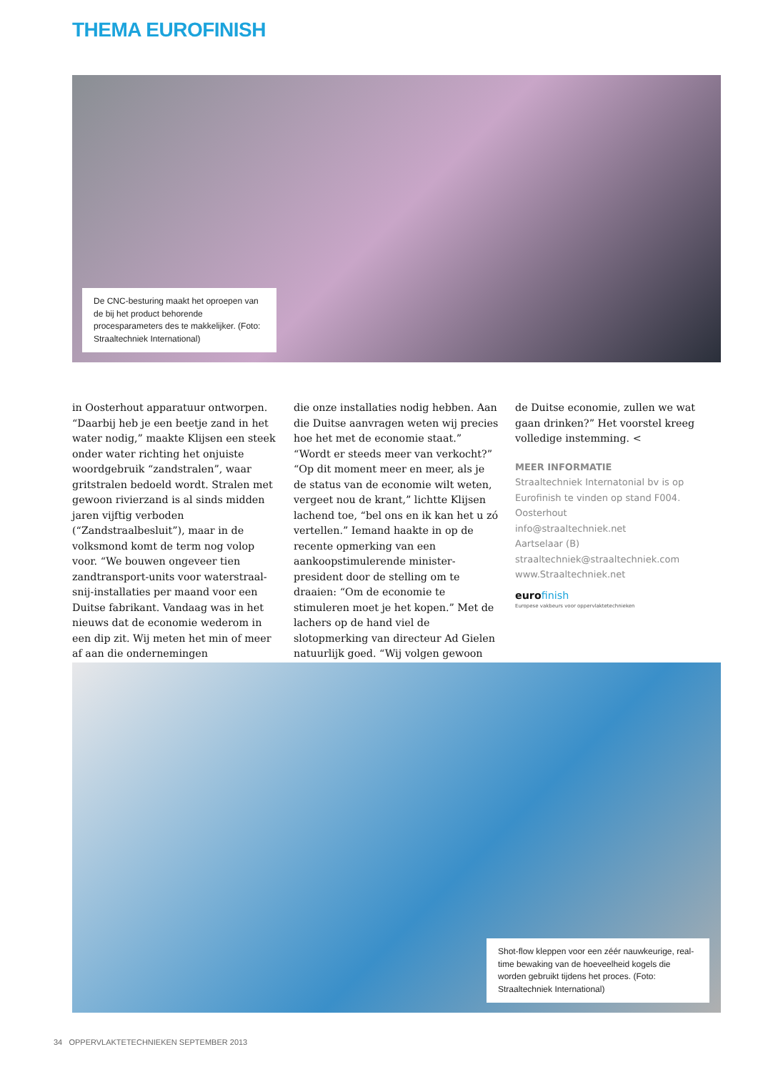THEMA EUROFINISH
De CNC-besturing maakt het oproepen van de bij het product behorende procesparameters des te makkelijker. (Foto: Straaltechniek International)
in Oosterhout apparatuur ontworpen. “Daarbij heb je een beetje zand in het water nodig,” maakte Klijsen een steek onder water richting het onjuiste woordgebruik “zandstralen”, waar gritstralen bedoeld wordt. Stralen met gewoon rivierzand is al sinds midden jaren vijftig verboden (“Zandstraalbesluit”), maar in de volksmond komt de term nog volop voor. “We bouwen ongeveer tien zandtransport-units voor waterstraal-snij-installaties per maand voor een Duitse fabrikant. Vandaag was in het nieuws dat de economie wederom in een dip zit. Wij meten het min of meer af aan die ondernemingen
die onze installaties nodig hebben. Aan die Duitse aanvragen weten wij precies hoe het met de economie staat.” “Wordt er steeds meer van verkocht?” “Op dit moment meer en meer, als je de status van de economie wilt weten, vergeet nou de krant,” lichtte Klijsen lachend toe, “bel ons en ik kan het u zó vertellen.” Iemand haakte in op de recente opmerking van een aankoopstimulerende minister-president door de stelling om te draaien: “Om de economie te stimuleren moet je het kopen.” Met de lachers op de hand viel de slotopmerking van directeur Ad Gielen natuurlijk goed. “Wij volgen gewoon
de Duitse economie, zullen we wat gaan drinken?” Het voorstel kreeg volledige instemming. <
MEER INFORMATIE
Straaltechniek Internatonial bv is op Eurofinish te vinden op stand F004.
Oosterhout
info@straaltechniek.net
Aartselaar (B)
straaltechniek@straaltechniek.com
www.Straaltechniek.net
eurofinish
Europese vakbeurs voor oppervlaktetechnieken
Shot-flow kleppen voor een zéér nauwkeurige, real-time bewaking van de hoeveelheid kogels die worden gebruikt tijdens het proces. (Foto: Straaltechniek International)
34 OPPERVLAKTETECHNIEKEN SEPTEMBER 2013